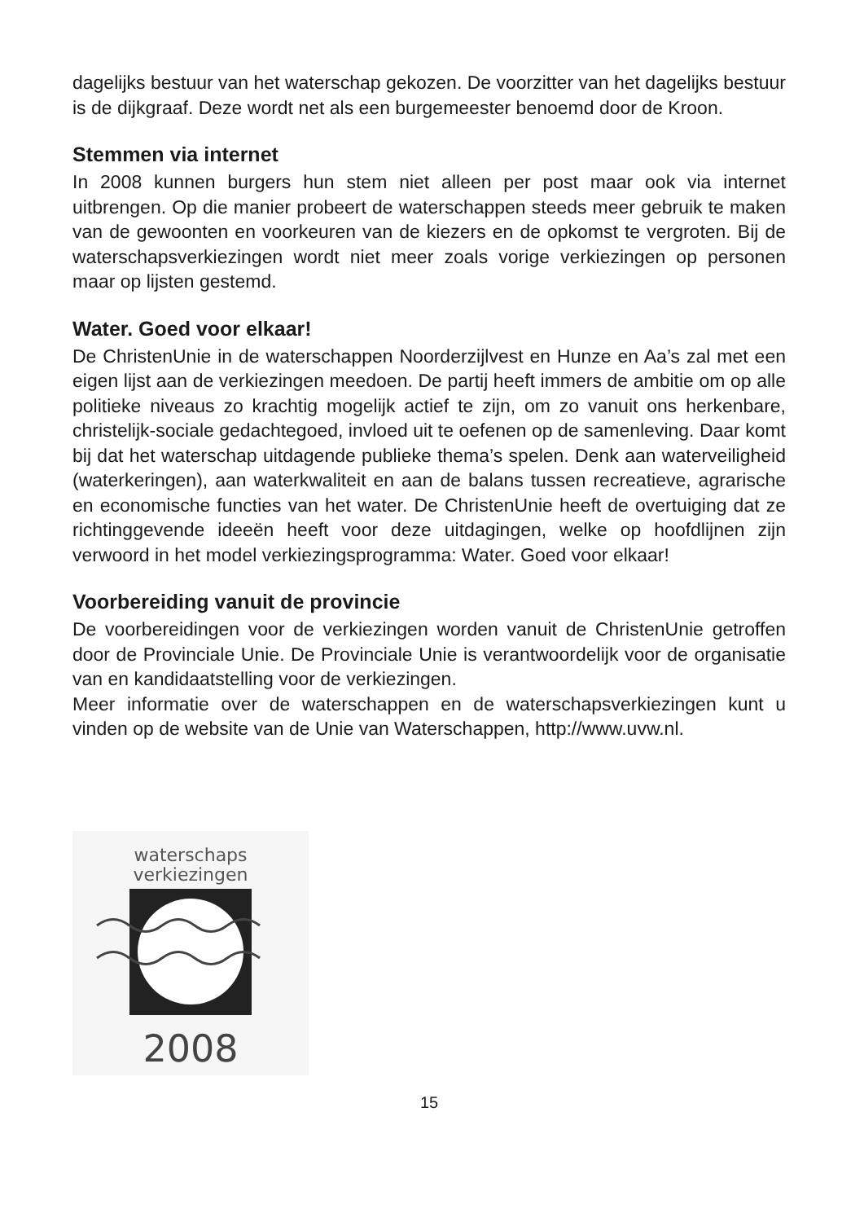dagelijks bestuur van het waterschap gekozen. De voorzitter van het dagelijks bestuur is de dijkgraaf. Deze wordt net als een burgemeester benoemd door de Kroon.
Stemmen via internet
In 2008 kunnen burgers hun stem niet alleen per post maar ook via internet uitbrengen. Op die manier probeert de waterschappen steeds meer gebruik te maken van de gewoonten en voorkeuren van de kiezers en de opkomst te vergroten. Bij de waterschapsverkiezingen wordt niet meer zoals vorige verkiezingen op personen maar op lijsten gestemd.
Water. Goed voor elkaar!
De ChristenUnie in de waterschappen Noorderzijlvest en Hunze en Aa’s zal met een eigen lijst aan de verkiezingen meedoen. De partij heeft immers de ambitie om op alle politieke niveaus zo krachtig mogelijk actief te zijn, om zo vanuit ons herkenbare, christelijk-sociale gedachtegoed, invloed uit te oefenen op de samenleving. Daar komt bij dat het waterschap uitdagende publieke thema’s spelen. Denk aan waterveiligheid (waterkeringen), aan waterkwaliteit en aan de balans tussen recreatieve, agrarische en economische functies van het water. De ChristenUnie heeft de overtuiging dat ze richtinggevende ideeën heeft voor deze uitdagingen, welke op hoofdlijnen zijn verwoord in het model verkiezingsprogramma: Water. Goed voor elkaar!
Voorbereiding vanuit de provincie
De voorbereidingen voor de verkiezingen worden vanuit de ChristenUnie getroffen door de Provinciale Unie. De Provinciale Unie is verantwoordelijk voor de organisatie van en kandidaatstelling voor de verkiezingen.
Meer informatie over de waterschappen en de waterschapsverkiezingen kunt u vinden op de website van de Unie van Waterschappen, http://www.uvw.nl.
waterschaps
verkiezingen
2008
15